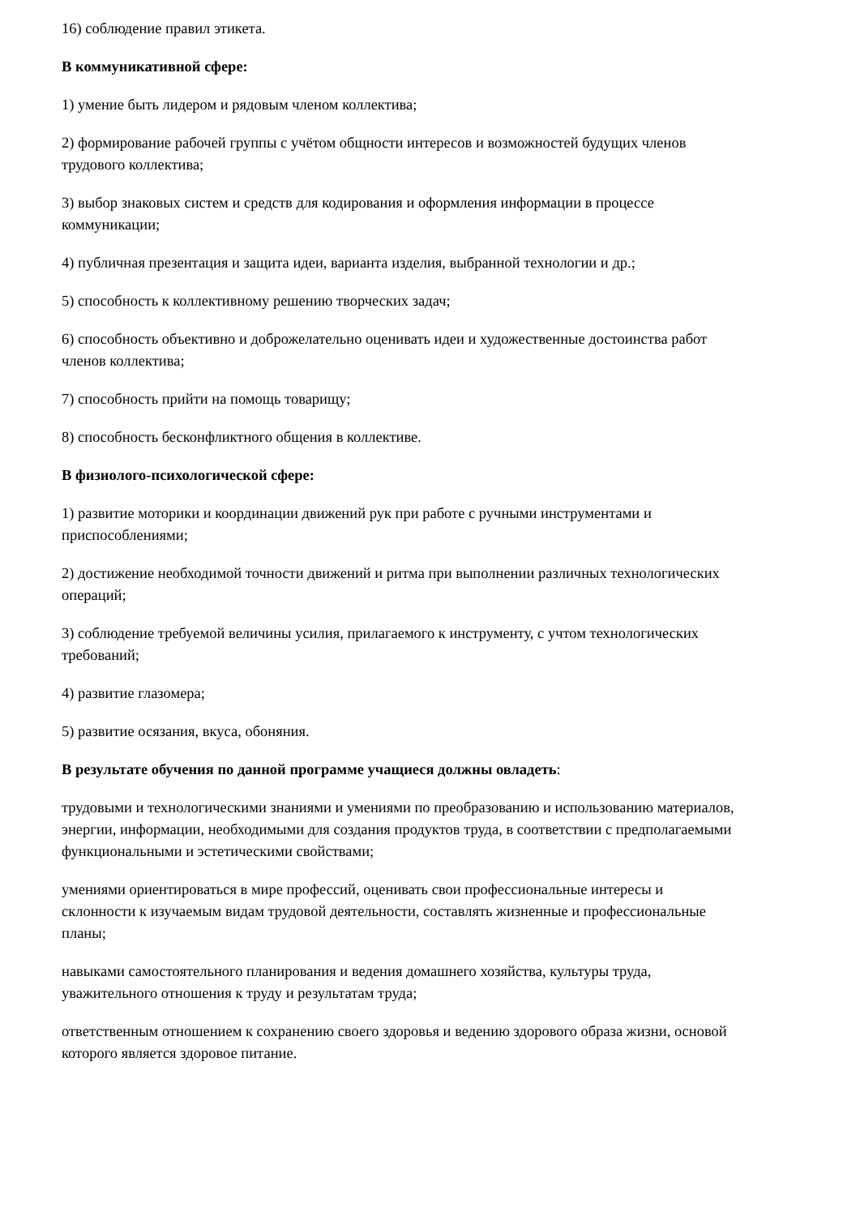16) соблюдение правил этикета.
В коммуникативной сфере:
1) умение быть лидером и рядовым членом коллектива;
2) формирование рабочей группы с учётом общности интересов и возможностей будущих членов трудового коллектива;
3) выбор знаковых систем и средств для кодирования и оформления информации в процессе коммуникации;
4) публичная презентация и защита идеи, варианта изделия, выбранной технологии и др.;
5) способность к коллективному решению творческих задач;
6) способность объективно и доброжелательно оценивать идеи и художественные достоинства работ членов коллектива;
7) способность прийти на помощь товарищу;
8) способность бесконфликтного общения в коллективе.
В физиолого-психологической сфере:
1) развитие моторики и координации движений рук при работе с ручными инструментами и приспособлениями;
2) достижение необходимой точности движений и ритма при выполнении различных технологических операций;
3) соблюдение требуемой величины усилия, прилагаемого к инструменту, с учтом технологических требований;
4) развитие глазомера;
5) развитие осязания, вкуса, обоняния.
В результате обучения по данной программе учащиеся должны овладеть:
трудовыми и технологическими знаниями и умениями по преобразованию и использованию материалов, энергии, информации, необходимыми для создания продуктов труда, в соответствии с предполагаемыми функциональными и эстетическими свойствами;
умениями ориентироваться в мире профессий, оценивать свои профессиональные интересы и склонности к изучаемым видам трудовой деятельности, составлять жизненные и профессиональные планы;
навыками самостоятельного планирования и ведения домашнего хозяйства, культуры труда, уважительного отношения к труду и результатам труда;
ответственным отношением к сохранению своего здоровья и ведению здорового образа жизни, основой которого является здоровое питание.